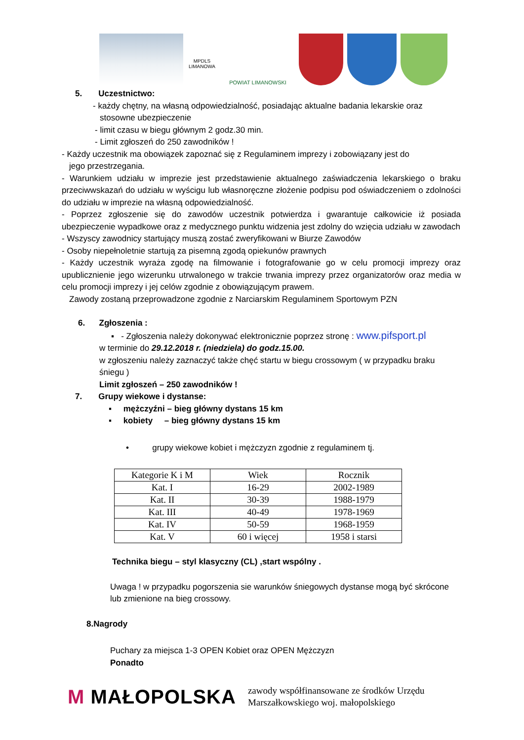MPDLS LIMANOWA
POWIAT LIMANOWSKI
5. Uczestnictwo:
- każdy chętny, na własną odpowiedzialność, posiadając aktualne badania lekarskie oraz
stosowne ubezpieczenie
- limit czasu w biegu głównym 2 godz.30 min.
- Limit zgłoszeń do 250 zawodników !
- Każdy uczestnik ma obowiązek zapoznać się z Regulaminem imprezy i zobowiązany jest do
jego przestrzegania.
- Warunkiem udziału w imprezie jest przedstawienie aktualnego zaświadczenia lekarskiego o braku przeciwwskazań do udziału w wyścigu lub własnoręczne złożenie podpisu pod oświadczeniem o zdolności do udziału w imprezie na własną odpowiedzialność.
- Poprzez zgłoszenie się do zawodów uczestnik potwierdza i gwarantuje całkowicie iż posiada ubezpieczenie wypadkowe oraz z medycznego punktu widzenia jest zdolny do wzięcia udziału w zawodach
- Wszyscy zawodnicy startujący muszą zostać zweryfikowani w Biurze Zawodów
- Osoby niepełnoletnie startują za pisemną zgodą opiekunów prawnych
- Każdy uczestnik wyraża zgodę na filmowanie i fotografowanie go w celu promocji imprezy oraz upublicznienie jego wizerunku utrwalonego w trakcie trwania imprezy przez organizatorów oraz media w celu promocji imprezy i jej celów zgodnie z obowiązującym prawem.
Zawody zostaną przeprowadzone zgodnie z Narciarskim Regulaminem Sportowym PZN
6. Zgłoszenia :
▪ - Zgłoszenia należy dokonywać elektronicznie poprzez stronę : www.pifsport.pl
w terminie do 29.12.2018 r. (niedziela) do godz.15.00.
w zgłoszeniu należy zaznaczyć także chęć startu w biegu crossowym ( w przypadku braku śniegu )
Limit zgłoszeń – 250 zawodników !
7. Grupy wiekowe i dystanse:
▪ mężczyźni – bieg główny dystans 15 km
▪ kobiety – bieg główny dystans 15 km
• grupy wiekowe kobiet i mężczyzn zgodnie z regulaminem tj.
| Kategorie K i M | Wiek | Rocznik |
| Kat. I | 16-29 | 2002-1989 |
| Kat. II | 30-39 | 1988-1979 |
| Kat. III | 40-49 | 1978-1969 |
| Kat. IV | 50-59 | 1968-1959 |
| Kat. V | 60 i więcej | 1958 i starsi |
Technika biegu – styl klasyczny (CL) ,start wspólny .
Uwaga ! w przypadku pogorszenia sie warunków śniegowych dystanse mogą być skrócone lub zmienione na bieg crossowy.
8.Nagrody
Puchary za miejsca 1-3 OPEN Kobiet oraz OPEN Mężczyzn
Ponadto
M MAŁOPOLSKA
zawody współfinansowane ze środków Urzędu
Marszałkowskiego woj. małopolskiego